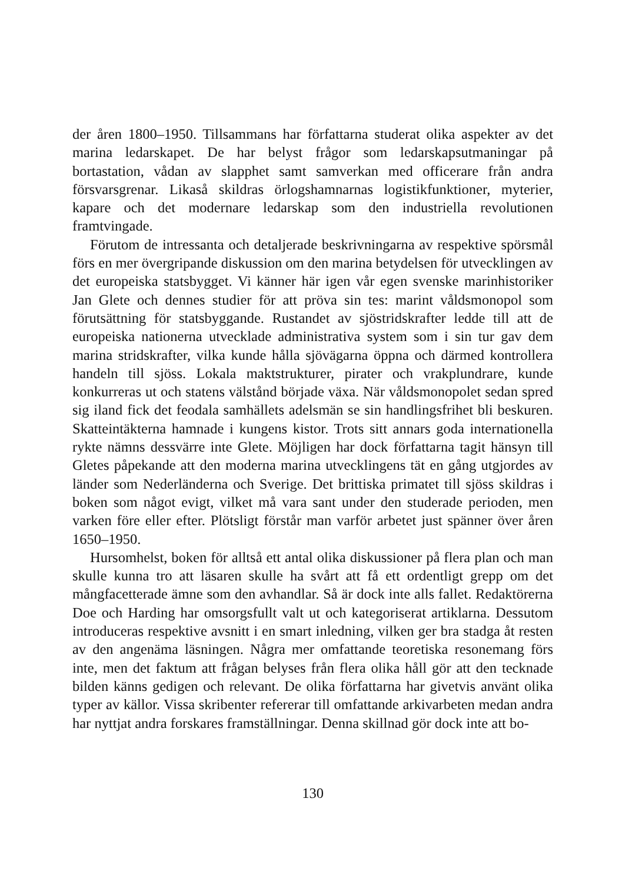der åren 1800–1950. Tillsammans har författarna studerat olika aspekter av det marina ledarskapet. De har belyst frågor som ledarskapsutmaningar på bortastation, vådan av slapphet samt samverkan med officerare från andra försvarsgrenar. Likaså skildras örlogshamnarnas logistikfunktioner, myterier, kapare och det modernare ledarskap som den industriella revolutionen framtvingade.
Förutom de intressanta och detaljerade beskrivningarna av respektive spörsmål förs en mer övergripande diskussion om den marina betydelsen för utvecklingen av det europeiska statsbygget. Vi känner här igen vår egen svenske marinhistoriker Jan Glete och dennes studier för att pröva sin tes: marint våldsmonopol som förutsättning för statsbyggande. Rustandet av sjöstridskrafter ledde till att de europeiska nationerna utvecklade administrativa system som i sin tur gav dem marina stridskrafter, vilka kunde hålla sjövägarna öppna och därmed kontrollera handeln till sjöss. Lokala maktstrukturer, pirater och vrakplundrare, kunde konkurreras ut och statens välstånd började växa. När våldsmonopolet sedan spred sig iland fick det feodala samhällets adelsmän se sin handlingsfrihet bli beskuren. Skatteintäkterna hamnade i kungens kistor. Trots sitt annars goda internationella rykte nämns dessvärre inte Glete. Möjligen har dock författarna tagit hänsyn till Gletes påpekande att den moderna marina utvecklingens tät en gång utgjordes av länder som Nederländerna och Sverige. Det brittiska primatet till sjöss skildras i boken som något evigt, vilket må vara sant under den studerade perioden, men varken före eller efter. Plötsligt förstår man varför arbetet just spänner över åren 1650–1950.
Hursomhelst, boken för alltså ett antal olika diskussioner på flera plan och man skulle kunna tro att läsaren skulle ha svårt att få ett ordentligt grepp om det mångfacetterade ämne som den avhandlar. Så är dock inte alls fallet. Redaktörerna Doe och Harding har omsorgsfullt valt ut och kategoriserat artiklarna. Dessutom introduceras respektive avsnitt i en smart inledning, vilken ger bra stadga åt resten av den angenäma läsningen. Några mer omfattande teoretiska resonemang förs inte, men det faktum att frågan belyses från flera olika håll gör att den tecknade bilden känns gedigen och relevant. De olika författarna har givetvis använt olika typer av källor. Vissa skribenter refererar till omfattande arkivarbeten medan andra har nyttjat andra forskares framställningar. Denna skillnad gör dock inte att bo-
130